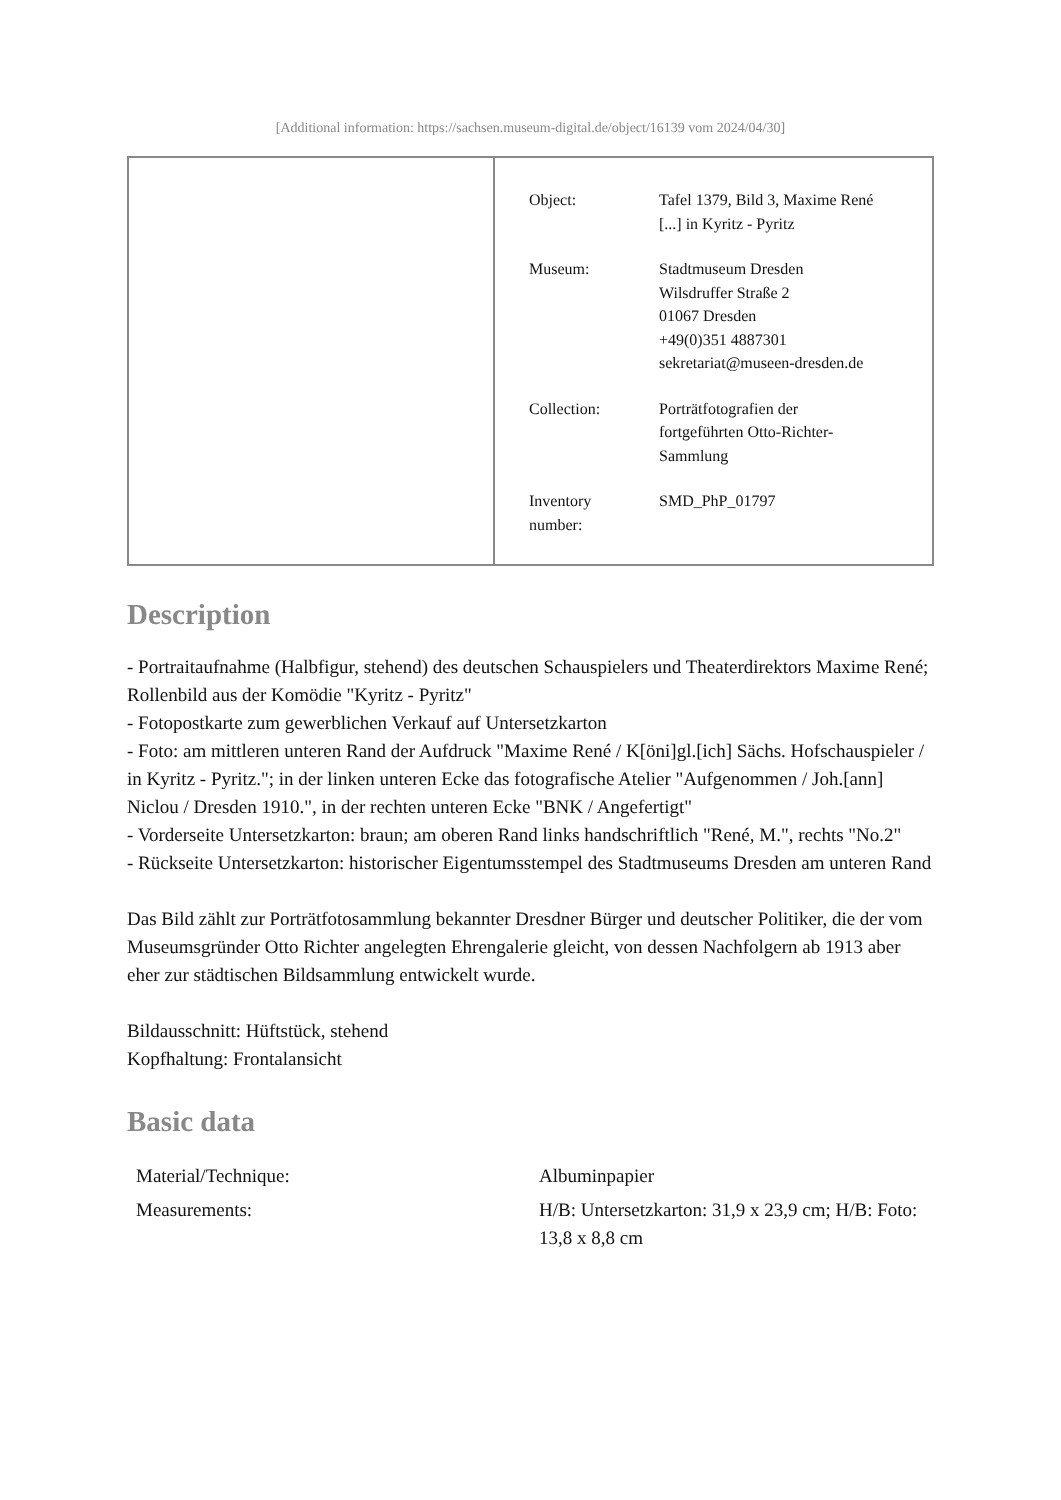[Additional information: https://sachsen.museum-digital.de/object/16139 vom 2024/04/30]
| Object: | Tafel 1379, Bild 3, Maxime René [...] in Kyritz - Pyritz |
| Museum: | Stadtmuseum Dresden Wilsdruffer Straße 2 01067 Dresden +49(0)351 4887301 sekretariat@museen-dresden.de |
| Collection: | Porträtfotografien der fortgeführten Otto-Richter- Sammlung |
| Inventory number: | SMD_PhP_01797 |
Description
- Portraitaufnahme (Halbfigur, stehend) des deutschen Schauspielers und Theaterdirektors Maxime René; Rollenbild aus der Komödie "Kyritz - Pyritz"
- Fotopostkarte zum gewerblichen Verkauf auf Untersetzkarton
- Foto: am mittleren unteren Rand der Aufdruck "Maxime René / K[öni]gl.[ich] Sächs. Hofschauspieler / in Kyritz - Pyritz."; in der linken unteren Ecke das fotografische Atelier "Aufgenommen / Joh.[ann] Niclou / Dresden 1910.", in der rechten unteren Ecke "BNK / Angefertigt"
- Vorderseite Untersetzkarton: braun; am oberen Rand links handschriftlich "René, M.", rechts "No.2"
- Rückseite Untersetzkarton: historischer Eigentumsstempel des Stadtmuseums Dresden am unteren Rand
Das Bild zählt zur Porträtfotosammlung bekannter Dresdner Bürger und deutscher Politiker, die der vom Museumsgründer Otto Richter angelegten Ehrengalerie gleicht, von dessen Nachfolgern ab 1913 aber eher zur städtischen Bildsammlung entwickelt wurde.
Bildausschnitt: Hüftstück, stehend
Kopfhaltung: Frontalansicht
Basic data
| Material/Technique: | Albuminpapier |
| Measurements: | H/B: Untersetzkarton: 31,9 x 23,9 cm; H/B: Foto: 13,8 x 8,8 cm |